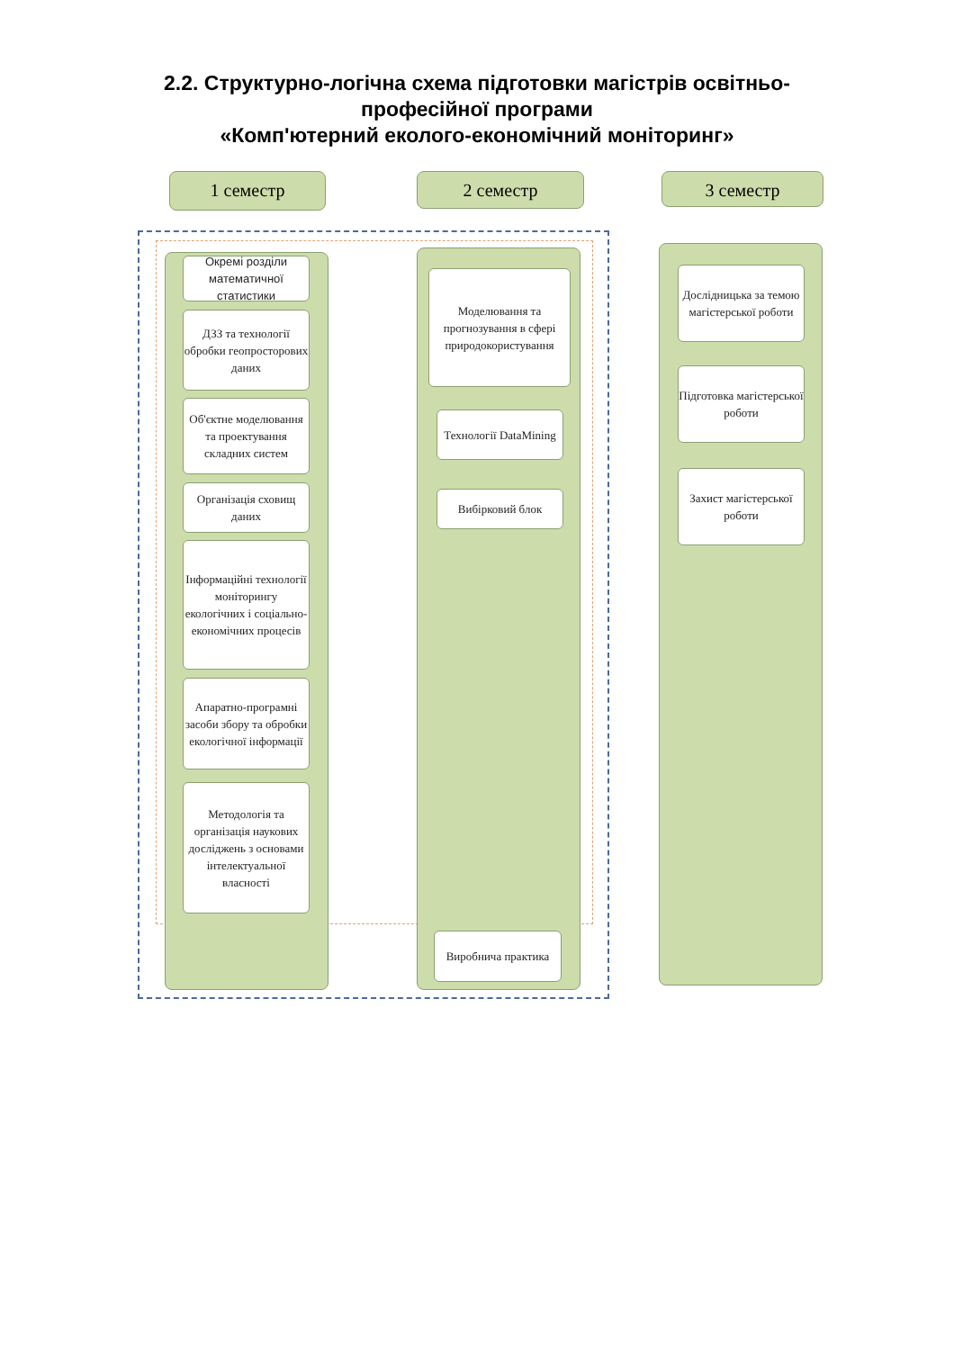2.2. Структурно-логічна схема підготовки магістрів освітньо-
професійної програми
«Комп'ютерний еколого-економічний моніторинг»
1 семестр 2 семестр 3 семестр
Окремі розділи математичної статистики
ДЗЗ та технології обробки геопросторових даних
Об'єктне моделювання та проектування складних систем
Організація сховищ даних
Інформаційні технології моніторингу екологічних і соціально-економічних процесів
Апаратно-програмні засоби збору та обробки екологічної інформації
Методологія та організація наукових досліджень з основами інтелектуальної власності
Моделювання та прогнозування в сфері природокористування
Технології DataMining
Вибірковий блок
Виробнича практика
Дослідницька за темою магістерської роботи
Підготовка магістерської роботи
Захист магістерської роботи